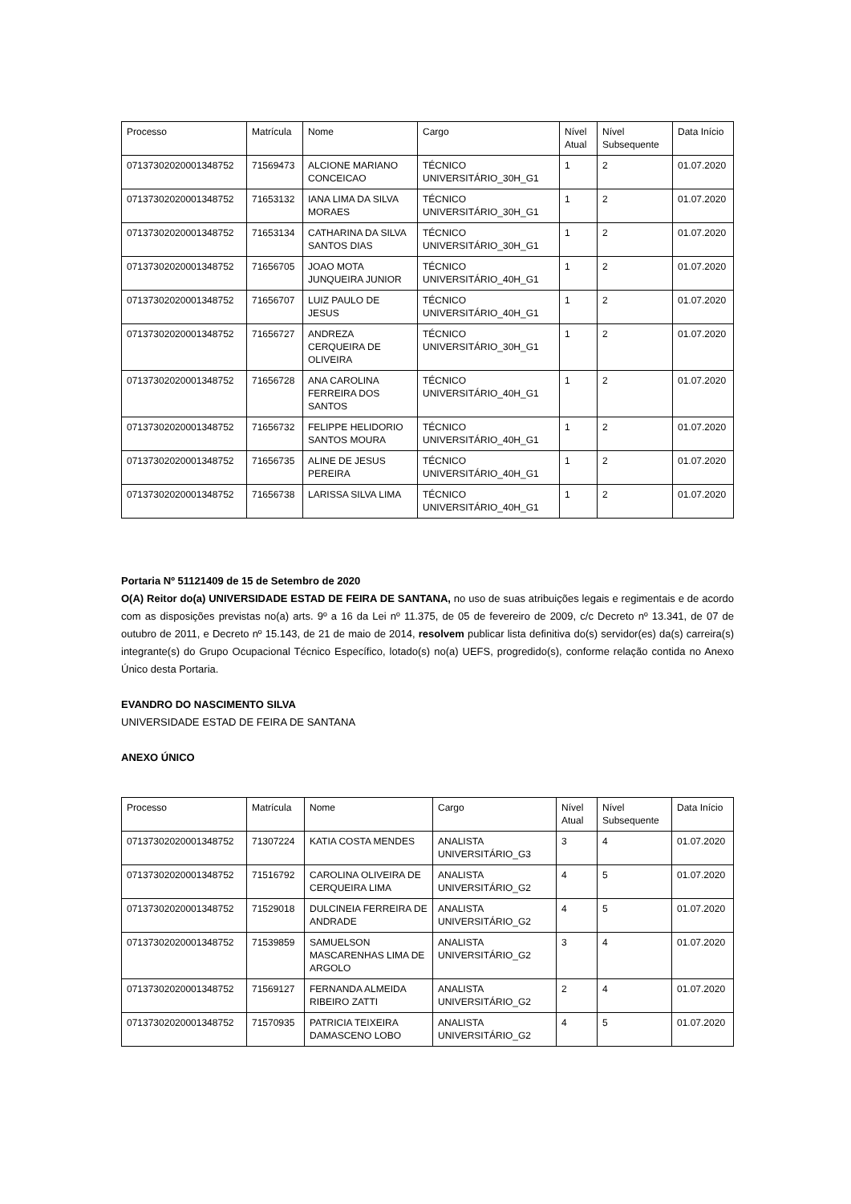| Processo | Matrícula | Nome | Cargo | Nível Atual | Nível Subsequente | Data Início |
| 07137302020001348752 | 71569473 | ALCIONE MARIANO CONCEICAO | TÉCNICO UNIVERSITÁRIO_30H_G1 | 1 | 2 | 01.07.2020 |
| 07137302020001348752 | 71653132 | IANA LIMA DA SILVA MORAES | TÉCNICO UNIVERSITÁRIO_30H_G1 | 1 | 2 | 01.07.2020 |
| 07137302020001348752 | 71653134 | CATHARINA DA SILVA SANTOS DIAS | TÉCNICO UNIVERSITÁRIO_30H_G1 | 1 | 2 | 01.07.2020 |
| 07137302020001348752 | 71656705 | JOAO MOTA JUNQUEIRA JUNIOR | TÉCNICO UNIVERSITÁRIO_40H_G1 | 1 | 2 | 01.07.2020 |
| 07137302020001348752 | 71656707 | LUIZ PAULO DE JESUS | TÉCNICO UNIVERSITÁRIO_40H_G1 | 1 | 2 | 01.07.2020 |
| 07137302020001348752 | 71656727 | ANDREZA CERQUEIRA DE OLIVEIRA | TÉCNICO UNIVERSITÁRIO_30H_G1 | 1 | 2 | 01.07.2020 |
| 07137302020001348752 | 71656728 | ANA CAROLINA FERREIRA DOS SANTOS | TÉCNICO UNIVERSITÁRIO_40H_G1 | 1 | 2 | 01.07.2020 |
| 07137302020001348752 | 71656732 | FELIPPE HELIDORIO SANTOS MOURA | TÉCNICO UNIVERSITÁRIO_40H_G1 | 1 | 2 | 01.07.2020 |
| 07137302020001348752 | 71656735 | ALINE DE JESUS PEREIRA | TÉCNICO UNIVERSITÁRIO_40H_G1 | 1 | 2 | 01.07.2020 |
| 07137302020001348752 | 71656738 | LARISSA SILVA LIMA | TÉCNICO UNIVERSITÁRIO_40H_G1 | 1 | 2 | 01.07.2020 |
Portaria Nº 51121409 de 15 de Setembro de 2020
O(A) Reitor do(a) UNIVERSIDADE ESTAD DE FEIRA DE SANTANA, no uso de suas atribuições legais e regimentais e de acordo com as disposições previstas no(a) arts. 9º a 16 da Lei nº 11.375, de 05 de fevereiro de 2009, c/c Decreto nº 13.341, de 07 de outubro de 2011, e Decreto nº 15.143, de 21 de maio de 2014, resolvem publicar lista definitiva do(s) servidor(es) da(s) carreira(s) integrante(s) do Grupo Ocupacional Técnico Específico, lotado(s) no(a) UEFS, progredido(s), conforme relação contida no Anexo Único desta Portaria.
EVANDRO DO NASCIMENTO SILVA
UNIVERSIDADE ESTAD DE FEIRA DE SANTANA
ANEXO ÚNICO
| Processo | Matrícula | Nome | Cargo | Nível Atual | Nível Subsequente | Data Início |
| 07137302020001348752 | 71307224 | KATIA COSTA MENDES | ANALISTA UNIVERSITÁRIO_G3 | 3 | 4 | 01.07.2020 |
| 07137302020001348752 | 71516792 | CAROLINA OLIVEIRA DE CERQUEIRA LIMA | ANALISTA UNIVERSITÁRIO_G2 | 4 | 5 | 01.07.2020 |
| 07137302020001348752 | 71529018 | DULCINEIA FERREIRA DE ANDRADE | ANALISTA UNIVERSITÁRIO_G2 | 4 | 5 | 01.07.2020 |
| 07137302020001348752 | 71539859 | SAMUELSON MASCARENHAS LIMA DE ARGOLO | ANALISTA UNIVERSITÁRIO_G2 | 3 | 4 | 01.07.2020 |
| 07137302020001348752 | 71569127 | FERNANDA ALMEIDA RIBEIRO ZATTI | ANALISTA UNIVERSITÁRIO_G2 | 2 | 4 | 01.07.2020 |
| 07137302020001348752 | 71570935 | PATRICIA TEIXEIRA DAMASCENO LOBO | ANALISTA UNIVERSITÁRIO_G2 | 4 | 5 | 01.07.2020 |